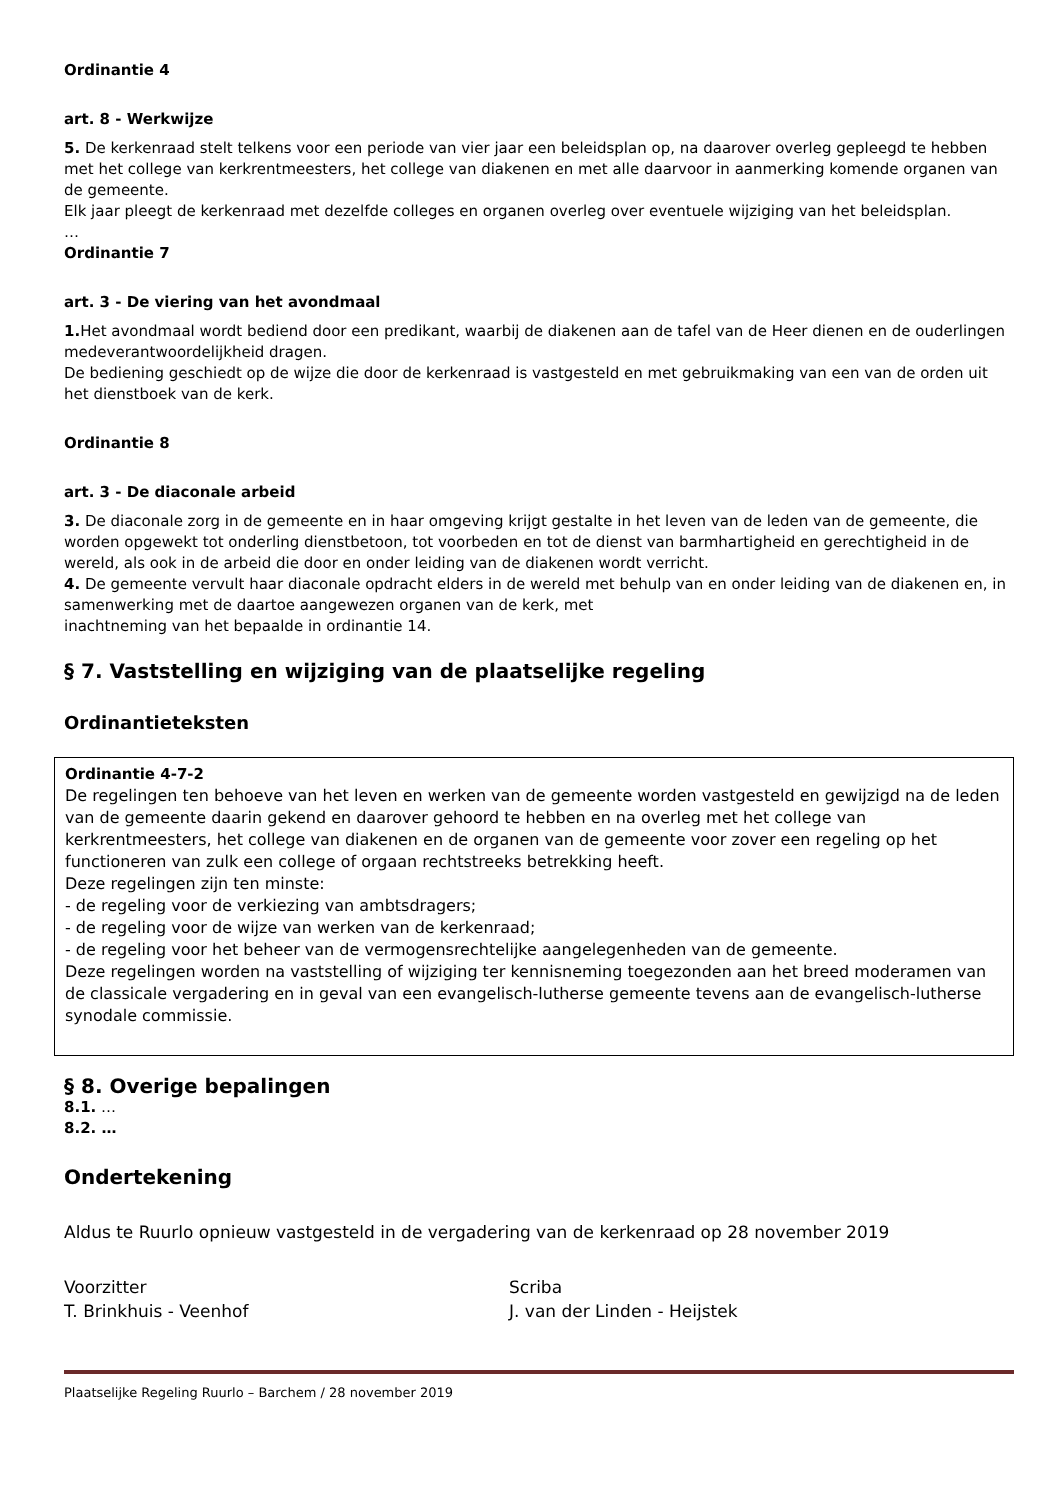Ordinantie 4
art. 8 - Werkwijze
5. De kerkenraad stelt telkens voor een periode van vier jaar een beleidsplan op, na daarover overleg gepleegd te hebben met het college van kerkrentmeesters, het college van diakenen en met alle daarvoor in aanmerking komende organen van de gemeente.
Elk jaar pleegt de kerkenraad met dezelfde colleges en organen overleg over eventuele wijziging van het beleidsplan.
…
Ordinantie 7
art. 3 - De viering van het avondmaal
1. Het avondmaal wordt bediend door een predikant, waarbij de diakenen aan de tafel van de Heer dienen en de ouderlingen medeverantwoordelijkheid dragen.
De bediening geschiedt op de wijze die door de kerkenraad is vastgesteld en met gebruikmaking van een van de orden uit het dienstboek van de kerk.
Ordinantie 8
art. 3 - De diaconale arbeid
3. De diaconale zorg in de gemeente en in haar omgeving krijgt gestalte in het leven van de leden van de gemeente, die worden opgewekt tot onderling dienstbetoon, tot voorbeden en tot de dienst van barmhartigheid en gerechtigheid in de wereld, als ook in de arbeid die door en onder leiding van de diakenen wordt verricht.
4. De gemeente vervult haar diaconale opdracht elders in de wereld met behulp van en onder leiding van de diakenen en, in samenwerking met de daartoe aangewezen organen van de kerk, met
inachtneming van het bepaalde in ordinantie 14.
§ 7. Vaststelling en wijziging van de plaatselijke regeling
Ordinantieteksten
Ordinantie 4-7-2
De regelingen ten behoeve van het leven en werken van de gemeente worden vastgesteld en gewijzigd na de leden van de gemeente daarin gekend en daarover gehoord te hebben en na overleg met het college van kerkrentmeesters, het college van diakenen en de organen van de gemeente voor zover een regeling op het functioneren van zulk een college of orgaan rechtstreeks betrekking heeft.
Deze regelingen zijn ten minste:
- de regeling voor de verkiezing van ambtsdragers;
- de regeling voor de wijze van werken van de kerkenraad;
- de regeling voor het beheer van de vermogensrechtelijke aangelegenheden van de gemeente.
Deze regelingen worden na vaststelling of wijziging ter kennisneming toegezonden aan het breed moderamen van de classicale vergadering en in geval van een evangelisch-lutherse gemeente tevens aan de evangelisch-lutherse synodale commissie.
§ 8. Overige bepalingen
8.1. …
8.2. …
Ondertekening
Aldus te Ruurlo opnieuw vastgesteld in de vergadering van de kerkenraad op 28 november 2019
Voorzitter
T. Brinkhuis - Veenhof
Scriba
J. van der Linden - Heijstek
Plaatselijke Regeling Ruurlo – Barchem / 28 november 2019